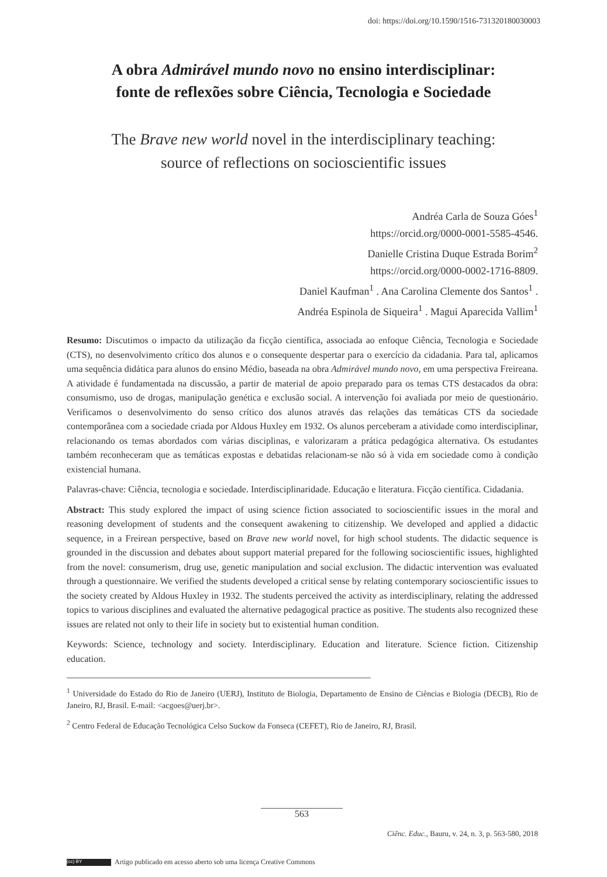doi: https://doi.org/10.1590/1516-731320180030003
A obra Admirável mundo novo no ensino interdisciplinar:
fonte de reflexões sobre Ciência, Tecnologia e Sociedade
The Brave new world novel in the interdisciplinary teaching:
source of reflections on socioscientific issues
Andréa Carla de Souza Góes<sup>1</sup>
https://orcid.org/0000-0001-5585-4546.
Danielle Cristina Duque Estrada Borim<sup>2</sup>
https://orcid.org/0000-0002-1716-8809.
Daniel Kaufman<sup>1</sup> . Ana Carolina Clemente dos Santos<sup>1</sup> .
Andréa Espinola de Siqueira<sup>1</sup> . Magui Aparecida Vallim<sup>1</sup>
Resumo: Discutimos o impacto da utilização da ficção científica, associada ao enfoque Ciência, Tecnologia e Sociedade (CTS), no desenvolvimento crítico dos alunos e o consequente despertar para o exercício da cidadania. Para tal, aplicamos uma sequência didática para alunos do ensino Médio, baseada na obra Admirável mundo novo, em uma perspectiva Freireana. A atividade é fundamentada na discussão, a partir de material de apoio preparado para os temas CTS destacados da obra: consumismo, uso de drogas, manipulação genética e exclusão social. A intervenção foi avaliada por meio de questionário. Verificamos o desenvolvimento do senso crítico dos alunos através das relações das temáticas CTS da sociedade contemporânea com a sociedade criada por Aldous Huxley em 1932. Os alunos perceberam a atividade como interdisciplinar, relacionando os temas abordados com várias disciplinas, e valorizaram a prática pedagógica alternativa. Os estudantes também reconheceram que as temáticas expostas e debatidas relacionam-se não só à vida em sociedade como à condição existencial humana.
Palavras-chave: Ciência, tecnologia e sociedade. Interdisciplinaridade. Educação e literatura. Ficção científica. Cidadania.
Abstract: This study explored the impact of using science fiction associated to socioscientific issues in the moral and reasoning development of students and the consequent awakening to citizenship. We developed and applied a didactic sequence, in a Freirean perspective, based on Brave new world novel, for high school students. The didactic sequence is grounded in the discussion and debates about support material prepared for the following socioscientific issues, highlighted from the novel: consumerism, drug use, genetic manipulation and social exclusion. The didactic intervention was evaluated through a questionnaire. We verified the students developed a critical sense by relating contemporary socioscientific issues to the society created by Aldous Huxley in 1932. The students perceived the activity as interdisciplinary, relating the addressed topics to various disciplines and evaluated the alternative pedagogical practice as positive. The students also recognized these issues are related not only to their life in society but to existential human condition.
Keywords: Science, technology and society. Interdisciplinary. Education and literature. Science fiction. Citizenship education.
<sup>1</sup> Universidade do Estado do Rio de Janeiro (UERJ), Instituto de Biologia, Departamento de Ensino de Ciências e Biologia (DECB), Rio de Janeiro, RJ, Brasil. E-mail: <acgoes@uerj.br>.
<sup>2</sup> Centro Federal de Educação Tecnológica Celso Suckow da Fonseca (CEFET), Rio de Janeiro, RJ, Brasil.
563
Ciênc. Educ., Bauru, v. 24, n. 3, p. 563-580, 2018
(cc) BY Artigo publicado em acesso aberto sob uma licença Creative Commons